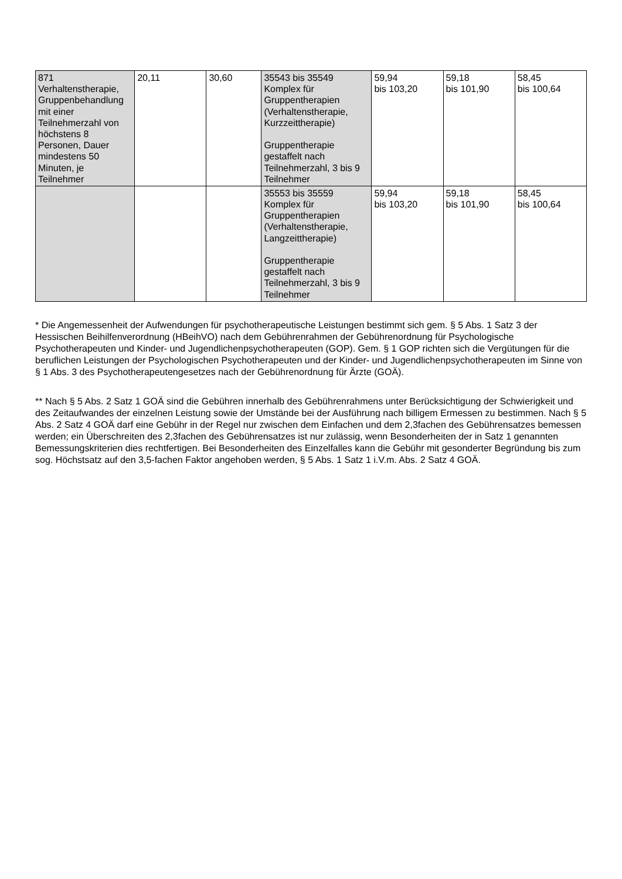| 871 Verhaltenstherapie, Gruppenbehandlung mit einer Teilnehmerzahl von höchstens 8 Personen, Dauer mindestens 50 Minuten, je Teilnehmer | 20,11 | 30,60 | 35543 bis 35549 Komplex für Gruppentherapien (Verhaltenstherapie, Kurzzeittherapie) Gruppentherapie gestaffelt nach Teilnehmerzahl, 3 bis 9 Teilnehmer | 59,94 bis 103,20 | 59,18 bis 101,90 | 58,45 bis 100,64 |
| | | | 35553 bis 35559 Komplex für Gruppentherapien (Verhaltenstherapie, Langzeittherapie) Gruppentherapie gestaffelt nach Teilnehmerzahl, 3 bis 9 Teilnehmer | 59,94 bis 103,20 | 59,18 bis 101,90 | 58,45 bis 100,64 |
* Die Angemessenheit der Aufwendungen für psychotherapeutische Leistungen bestimmt sich gem. § 5 Abs. 1 Satz 3 der Hessischen Beihilfenverordnung (HBeihVO) nach dem Gebührenrahmen der Gebührenordnung für Psychologische Psychotherapeuten und Kinder- und Jugendlichenpsychotherapeuten (GOP). Gem. § 1 GOP richten sich die Vergütungen für die beruflichen Leistungen der Psychologischen Psychotherapeuten und der Kinder- und Jugendlichenpsychotherapeuten im Sinne von § 1 Abs. 3 des Psychotherapeutengesetzes nach der Gebührenordnung für Ärzte (GOÄ).
** Nach § 5 Abs. 2 Satz 1 GOÄ sind die Gebühren innerhalb des Gebührenrahmens unter Berücksichtigung der Schwierigkeit und des Zeitaufwandes der einzelnen Leistung sowie der Umstände bei der Ausführung nach billigem Ermessen zu bestimmen. Nach § 5 Abs. 2 Satz 4 GOÄ darf eine Gebühr in der Regel nur zwischen dem Einfachen und dem 2,3fachen des Gebührensatzes bemessen werden; ein Überschreiten des 2,3fachen des Gebührensatzes ist nur zulässig, wenn Besonderheiten der in Satz 1 genannten Bemessungskriterien dies rechtfertigen. Bei Besonderheiten des Einzelfalles kann die Gebühr mit gesonderter Begründung bis zum sog. Höchstsatz auf den 3,5-fachen Faktor angehoben werden, § 5 Abs. 1 Satz 1 i.V.m. Abs. 2 Satz 4 GOÄ.